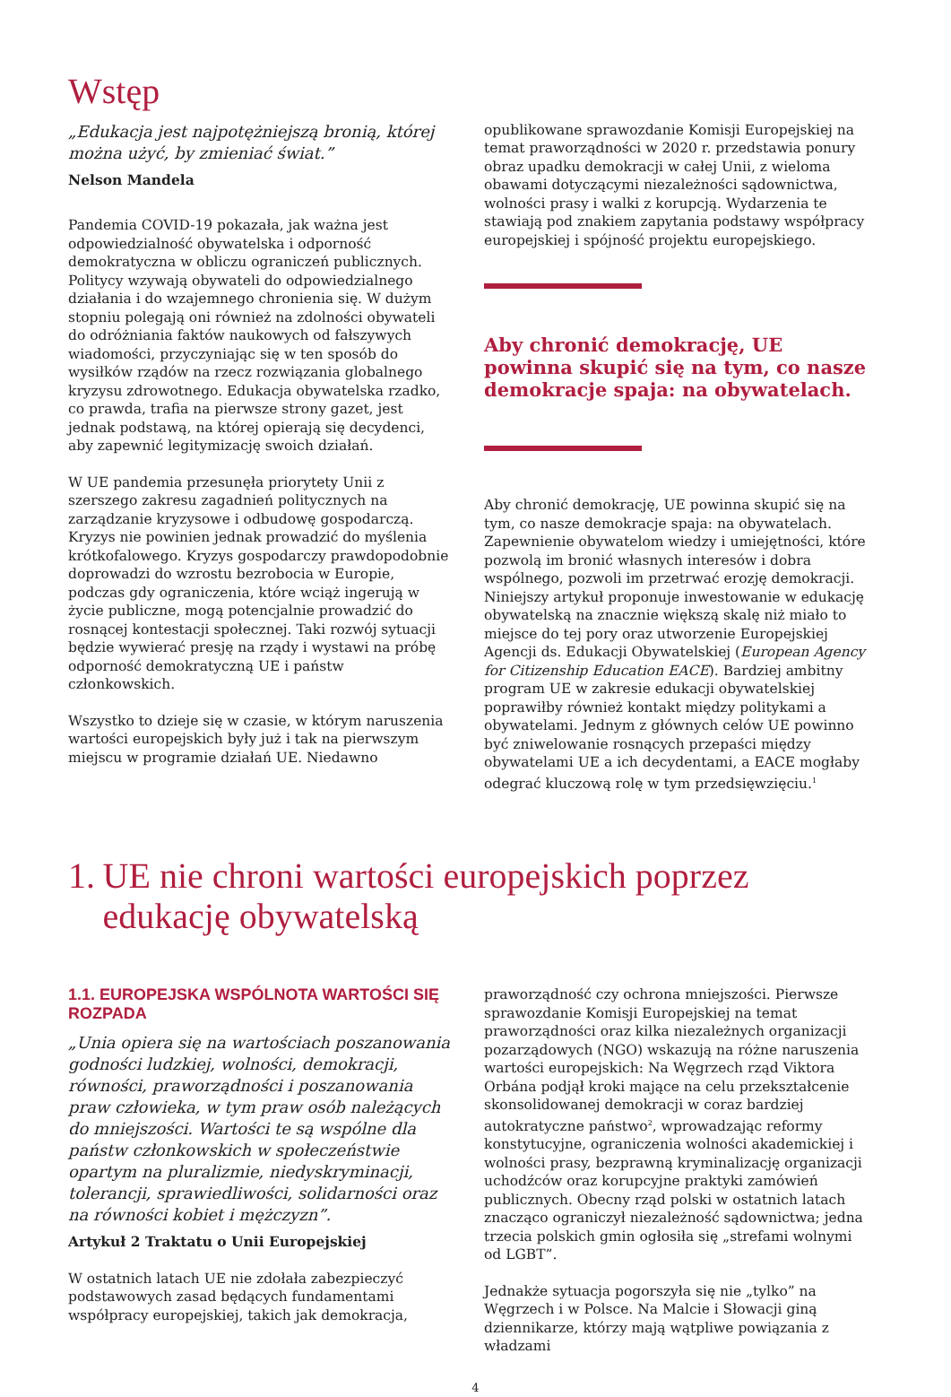Wstęp
„Edukacja jest najpotężniejszą bronią, której można użyć, by zmieniać świat.”
Nelson Mandela
Pandemia COVID-19 pokazała, jak ważna jest odpowiedzialność obywatelska i odporność demokratyczna w obliczu ograniczeń publicznych. Politycy wzywają obywateli do odpowiedzialnego działania i do wzajemnego chronienia się. W dużym stopniu polegają oni również na zdolności obywateli do odróżniania faktów naukowych od fałszywych wiadomości, przyczyniając się w ten sposób do wysiłków rządów na rzecz rozwiązania globalnego kryzysu zdrowotnego. Edukacja obywatelska rzadko, co prawda, trafia na pierwsze strony gazet, jest jednak podstawą, na której opierają się decydenci, aby zapewnić legitymizację swoich działań.
W UE pandemia przesunęła priorytety Unii z szerszego zakresu zagadnień politycznych na zarządzanie kryzysowe i odbudowę gospodarczą. Kryzys nie powinien jednak prowadzić do myślenia krótkofalowego. Kryzys gospodarczy prawdopodobnie doprowadzi do wzrostu bezrobocia w Europie, podczas gdy ograniczenia, które wciąż ingerują w życie publiczne, mogą potencjalnie prowadzić do rosnącej kontestacji społecznej. Taki rozwój sytuacji będzie wywierać presję na rządy i wystawi na próbę odporność demokratyczną UE i państw członkowskich.
Wszystko to dzieje się w czasie, w którym naruszenia wartości europejskich były już i tak na pierwszym miejscu w programie działań UE. Niedawno
opublikowane sprawozdanie Komisji Europejskiej na temat praworządności w 2020 r. przedstawia ponury obraz upadku demokracji w całej Unii, z wieloma obawami dotyczącymi niezależności sądownictwa, wolności prasy i walki z korupcją. Wydarzenia te stawiają pod znakiem zapytania podstawy współpracy europejskiej i spójność projektu europejskiego.
Aby chronić demokrację, UE powinna skupić się na tym, co nasze demokracje spaja: na obywatelach.
Aby chronić demokrację, UE powinna skupić się na tym, co nasze demokracje spaja: na obywatelach. Zapewnienie obywatelom wiedzy i umiejętności, które pozwolą im bronić własnych interesów i dobra wspólnego, pozwoli im przetrwać erozję demokracji. Niniejszy artykuł proponuje inwestowanie w edukację obywatelską na znacznie większą skalę niż miało to miejsce do tej pory oraz utworzenie Europejskiej Agencji ds. Edukacji Obywatelskiej (European Agency for Citizenship Education EACE). Bardziej ambitny program UE w zakresie edukacji obywatelskiej poprawiłby również kontakt między politykami a obywatelami. Jednym z głównych celów UE powinno być zniwelowanie rosnących przepaści między obywatelami UE a ich decydentami, a EACE mogłaby odegrać kluczową rolę w tym przedsięwzięciu.<sup>1</sup>
1. UE nie chroni wartości europejskich poprzez edukację obywatelską
1.1. EUROPEJSKA WSPÓLNOTA WARTOŚCI SIĘ ROZPADA
„Unia opiera się na wartościach poszanowania godności ludzkiej, wolności, demokracji, równości, praworządności i poszanowania praw człowieka, w tym praw osób należących do mniejszości. Wartości te są wspólne dla państw członkowskich w społeczeństwie opartym na pluralizmie, niedyskryminacji, tolerancji, sprawiedliwości, solidarności oraz na równości kobiet i mężczyzn”.
Artykuł 2 Traktatu o Unii Europejskiej
W ostatnich latach UE nie zdołała zabezpieczyć podstawowych zasad będących fundamentami współpracy europejskiej, takich jak demokracja,
praworządność czy ochrona mniejszości. Pierwsze sprawozdanie Komisji Europejskiej na temat praworządności oraz kilka niezależnych organizacji pozarządowych (NGO) wskazują na różne naruszenia wartości europejskich: Na Węgrzech rząd Viktora Orbána podjął kroki mające na celu przekształcenie skonsolidowanej demokracji w coraz bardziej autokratyczne państwo<sup>2</sup>, wprowadzając reformy konstytucyjne, ograniczenia wolności akademickiej i wolności prasy, bezprawną kryminalizację organizacji uchodźców oraz korupcyjne praktyki zamówień publicznych. Obecny rząd polski w ostatnich latach znacząco ograniczył niezależność sądownictwa; jedna trzecia polskich gmin ogłosiła się „strefami wolnymi od LGBT”.
Jednakże sytuacja pogorszyła się nie „tylko” na Węgrzech i w Polsce. Na Malcie i Słowacji giną dziennikarze, którzy mają wątpliwe powiązania z władzami
4